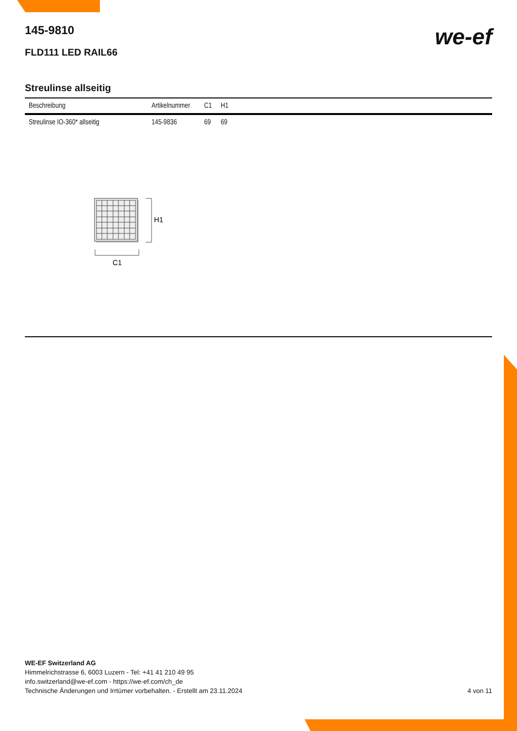we-ef
145-9810
FLD111 LED RAIL66
Streulinse allseitig
| Beschreibung | Artikelnummer | C1 | H1 |
| --- | --- | --- | --- |
| Streulinse IO-360* allseitig | 145-9836 | 69 | 69 |
H1
C1
WE-EF Switzerland AG
Himmelrichstrasse 6, 6003 Luzern - Tel: +41 41 210 49 95
info.switzerland@we-ef.com - https://we-ef.com/ch_de
Technische Änderungen und Irrtümer vorbehalten. - Erstellt am 23.11.2024
4 von 11